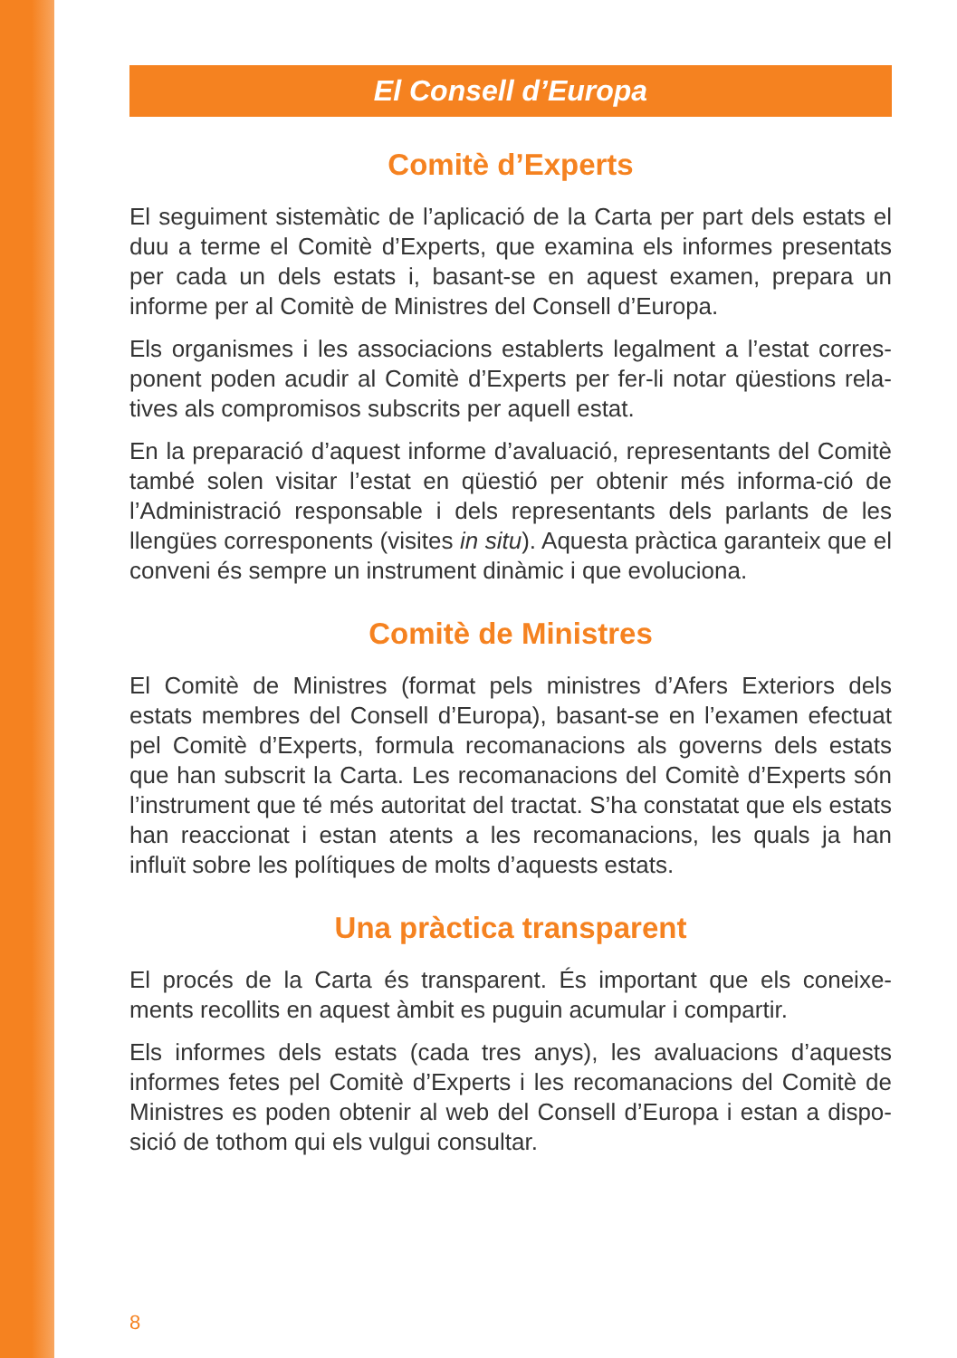El Consell d’Europa
Comitè d’Experts
El seguiment sistemàtic de l’aplicació de la Carta per part dels estats el duu a terme el Comitè d’Experts, que examina els informes presentats per cada un dels estats i, basant-se en aquest examen, prepara un informe per al Comitè de Ministres del Consell d’Europa.
Els organismes i les associacions establerts legalment a l’estat corres-ponent poden acudir al Comitè d’Experts per fer-li notar qüestions rela-tives als compromisos subscrits per aquell estat.
En la preparació d’aquest informe d’avaluació, representants del Comitè també solen visitar l’estat en qüestió per obtenir més informa-ció de l’Administració responsable i dels representants dels parlants de les llengües corresponents (visites in situ). Aquesta pràctica garanteix que el conveni és sempre un instrument dinàmic i que evoluciona.
Comitè de Ministres
El Comitè de Ministres (format pels ministres d’Afers Exteriors dels estats membres del Consell d’Europa), basant-se en l’examen efectuat pel Comitè d’Experts, formula recomanacions als governs dels estats que han subscrit la Carta. Les recomanacions del Comitè d’Experts són l’instrument que té més autoritat del tractat. S’ha constatat que els estats han reaccionat i estan atents a les recomanacions, les quals ja han influït sobre les polítiques de molts d’aquests estats.
Una pràctica transparent
El procés de la Carta és transparent. És important que els coneixe-ments recollits en aquest àmbit es puguin acumular i compartir.
Els informes dels estats (cada tres anys), les avaluacions d’aquests informes fetes pel Comitè d’Experts i les recomanacions del Comitè de Ministres es poden obtenir al web del Consell d’Europa i estan a dispo-sició de tothom qui els vulgui consultar.
8